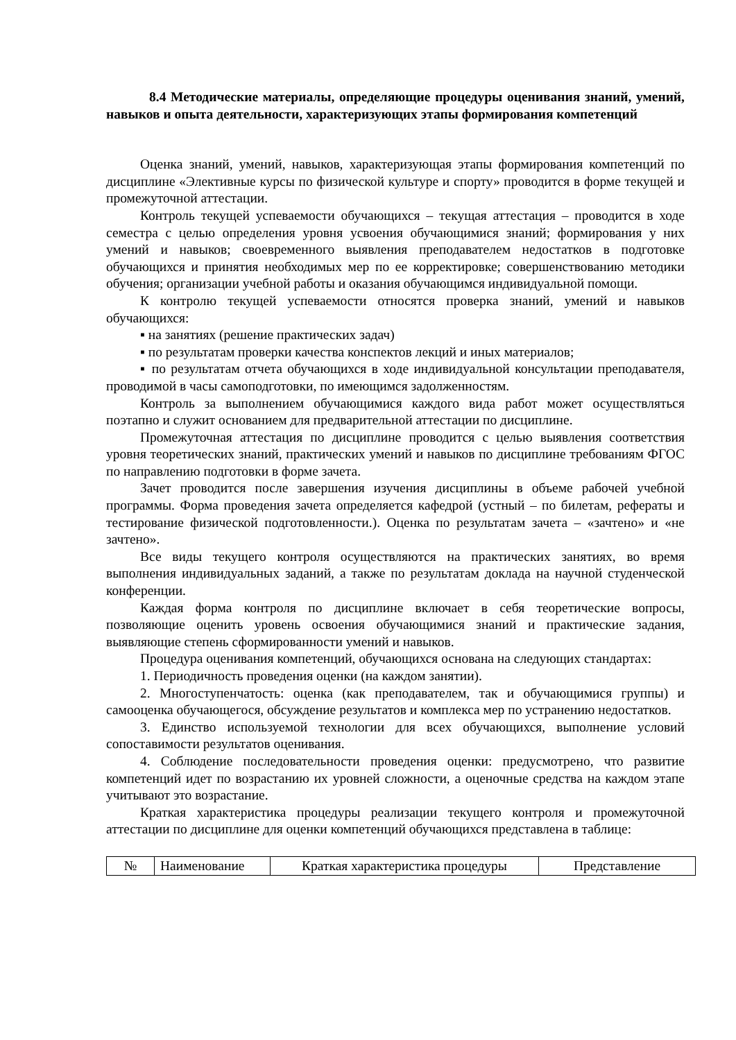8.4 Методические материалы, определяющие процедуры оценивания знаний, умений, навыков и опыта деятельности, характеризующих этапы формирования компетенций
Оценка знаний, умений, навыков, характеризующая этапы формирования компетенций по дисциплине «Элективные курсы по физической культуре и спорту» проводится в форме текущей и промежуточной аттестации.
Контроль текущей успеваемости обучающихся – текущая аттестация – проводится в ходе семестра с целью определения уровня усвоения обучающимися знаний; формирования у них умений и навыков; своевременного выявления преподавателем недостатков в подготовке обучающихся и принятия необходимых мер по ее корректировке; совершенствованию методики обучения; организации учебной работы и оказания обучающимся индивидуальной помощи.
К контролю текущей успеваемости относятся проверка знаний, умений и навыков обучающихся:
▪ на занятиях (решение практических задач)
▪ по результатам проверки качества конспектов лекций и иных материалов;
▪ по результатам отчета обучающихся в ходе индивидуальной консультации преподавателя, проводимой в часы самоподготовки, по имеющимся задолженностям.
Контроль за выполнением обучающимися каждого вида работ может осуществляться поэтапно и служит основанием для предварительной аттестации по дисциплине.
Промежуточная аттестация по дисциплине проводится с целью выявления соответствия уровня теоретических знаний, практических умений и навыков по дисциплине требованиям ФГОС по направлению подготовки в форме зачета.
Зачет проводится после завершения изучения дисциплины в объеме рабочей учебной программы. Форма проведения зачета определяется кафедрой (устный – по билетам, рефераты и тестирование физической подготовленности.). Оценка по результатам зачета – «зачтено» и «не зачтено».
Все виды текущего контроля осуществляются на практических занятиях, во время выполнения индивидуальных заданий, а также по результатам доклада на научной студенческой конференции.
Каждая форма контроля по дисциплине включает в себя теоретические вопросы, позволяющие оценить уровень освоения обучающимися знаний и практические задания, выявляющие степень сформированности умений и навыков.
Процедура оценивания компетенций, обучающихся основана на следующих стандартах:
1. Периодичность проведения оценки (на каждом занятии).
2. Многоступенчатость: оценка (как преподавателем, так и обучающимися группы) и самооценка обучающегося, обсуждение результатов и комплекса мер по устранению недостатков.
3. Единство используемой технологии для всех обучающихся, выполнение условий сопоставимости результатов оценивания.
4. Соблюдение последовательности проведения оценки: предусмотрено, что развитие компетенций идет по возрастанию их уровней сложности, а оценочные средства на каждом этапе учитывают это возрастание.
Краткая характеристика процедуры реализации текущего контроля и промежуточной аттестации по дисциплине для оценки компетенций обучающихся представлена в таблице:
| № | Наименование | Краткая характеристика процедуры | Представление |